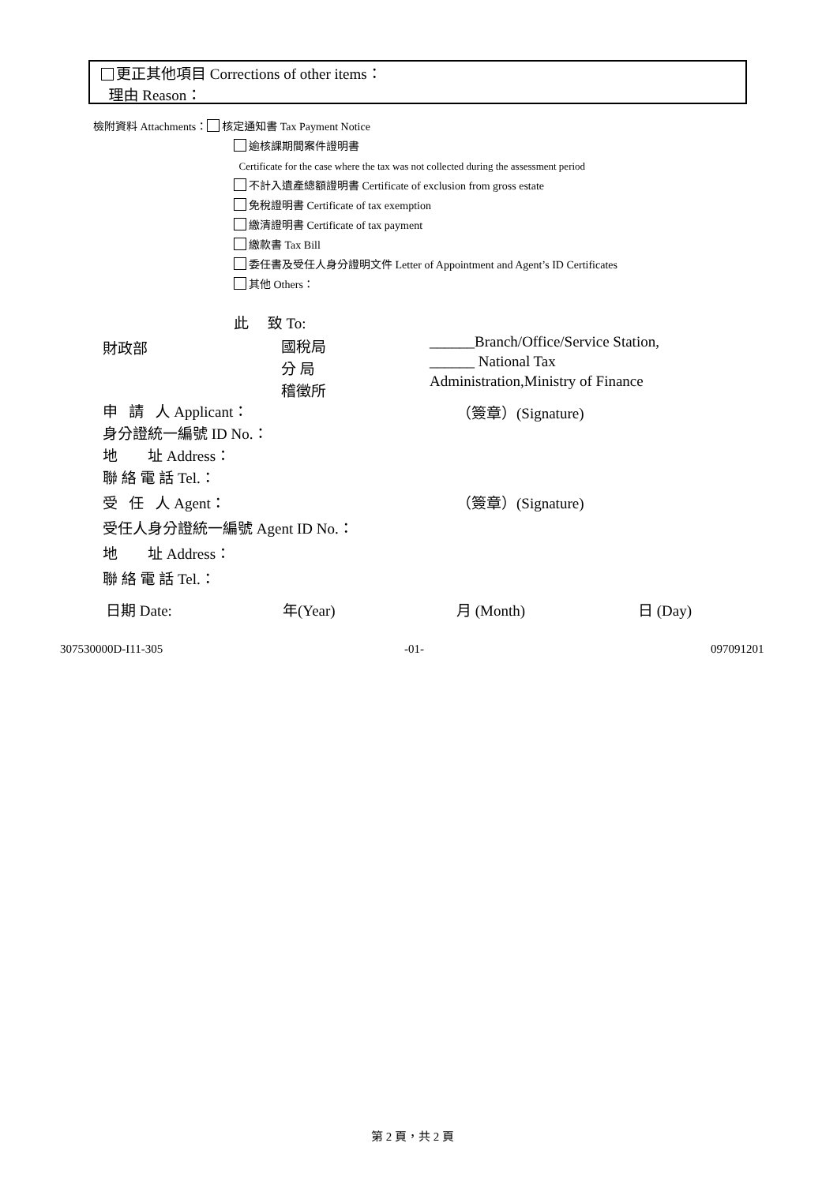更正其他項目 Corrections of other items：
理由 Reason：
檢附資料 Attachments： 核定通知書 Tax Payment Notice
逾核課期間案件證明書
Certificate for the case where the tax was not collected during the assessment period
不計入遺產總額證明書 Certificate of exclusion from gross estate
免稅證明書 Certificate of tax exemption
繳清證明書 Certificate of tax payment
繳款書 Tax Bill
委任書及受任人身分證明文件 Letter of Appointment and Agent’s ID Certificates
其他 Others：
此 致 To:
財政部
國稅局
分 局
稽徵所
______Branch/Office/Service Station,
______ National Tax
Administration,Ministry of Finance
申 請 人 Applicant：
身分證統一編號 ID No.：
地 址 Address：
聯 絡 電 話 Tel.：
（簽章）(Signature)
受 任 人 Agent：
受任人身分證統一編號 Agent ID No.：
地 址 Address：
聯 絡 電 話 Tel.：
（簽章）(Signature)
日期 Date: 年(Year) 月 (Month) 日 (Day)
307530000D-I11-305 -01- 097091201
第 2 頁，共 2 頁